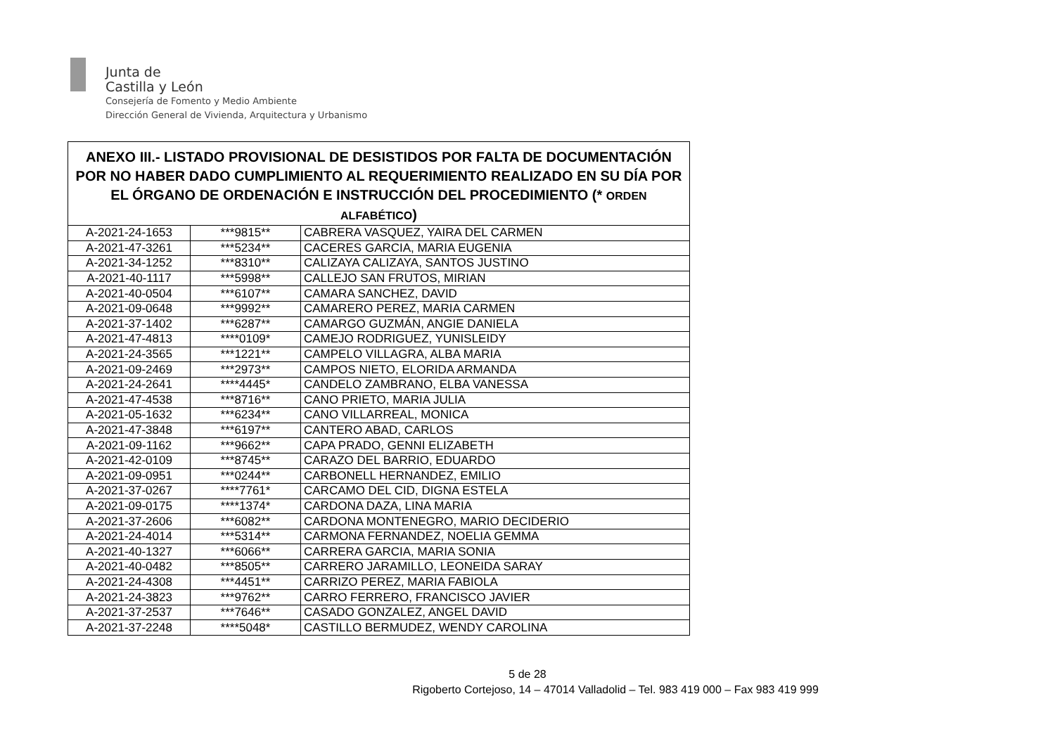Junta de
Castilla y León
Consejería de Fomento y Medio Ambiente
Dirección General de Vivienda, Arquitectura y Urbanismo
| ANEXO III.- LISTADO PROVISIONAL DE DESISTIDOS POR FALTA DE DOCUMENTACIÓN POR NO HABER DADO CUMPLIMIENTO AL REQUERIMIENTO REALIZADO EN SU DÍA POR EL ÓRGANO DE ORDENACIÓN E INSTRUCCIÓN DEL PROCEDIMIENTO (* ORDEN ALFABÉTICO ) | | |
| --- | --- | --- |
| A-2021-24-1653 | ***9815** | CABRERA VASQUEZ, YAIRA DEL CARMEN |
| A-2021-47-3261 | ***5234** | CACERES GARCIA, MARIA EUGENIA |
| A-2021-34-1252 | ***8310** | CALIZAYA CALIZAYA, SANTOS JUSTINO |
| A-2021-40-1117 | ***5998** | CALLEJO SAN FRUTOS, MIRIAN |
| A-2021-40-0504 | ***6107** | CAMARA SANCHEZ, DAVID |
| A-2021-09-0648 | ***9992** | CAMARERO PEREZ, MARIA CARMEN |
| A-2021-37-1402 | ***6287** | CAMARGO GUZMÁN, ANGIE DANIELA |
| A-2021-47-4813 | ****0109* | CAMEJO RODRIGUEZ, YUNISLEIDY |
| A-2021-24-3565 | ***1221** | CAMPELO VILLAGRA, ALBA MARIA |
| A-2021-09-2469 | ***2973** | CAMPOS NIETO, ELORIDA ARMANDA |
| A-2021-24-2641 | ****4445* | CANDELO ZAMBRANO, ELBA VANESSA |
| A-2021-47-4538 | ***8716** | CANO PRIETO, MARIA JULIA |
| A-2021-05-1632 | ***6234** | CANO VILLARREAL, MONICA |
| A-2021-47-3848 | ***6197** | CANTERO ABAD, CARLOS |
| A-2021-09-1162 | ***9662** | CAPA PRADO, GENNI ELIZABETH |
| A-2021-42-0109 | ***8745** | CARAZO DEL BARRIO, EDUARDO |
| A-2021-09-0951 | ***0244** | CARBONELL HERNANDEZ, EMILIO |
| A-2021-37-0267 | ****7761* | CARCAMO DEL CID, DIGNA ESTELA |
| A-2021-09-0175 | ****1374* | CARDONA DAZA, LINA MARIA |
| A-2021-37-2606 | ***6082** | CARDONA MONTENEGRO, MARIO DECIDERIO |
| A-2021-24-4014 | ***5314** | CARMONA FERNANDEZ, NOELIA GEMMA |
| A-2021-40-1327 | ***6066** | CARRERA GARCIA, MARIA SONIA |
| A-2021-40-0482 | ***8505** | CARRERO JARAMILLO, LEONEIDA SARAY |
| A-2021-24-4308 | ***4451** | CARRIZO PEREZ, MARIA FABIOLA |
| A-2021-24-3823 | ***9762** | CARRO FERRERO, FRANCISCO JAVIER |
| A-2021-37-2537 | ***7646** | CASADO GONZALEZ, ANGEL DAVID |
| A-2021-37-2248 | ****5048* | CASTILLO BERMUDEZ, WENDY CAROLINA |
5 de 28
Rigoberto Cortejoso, 14 – 47014 Valladolid – Tel. 983 419 000 – Fax 983 419 999